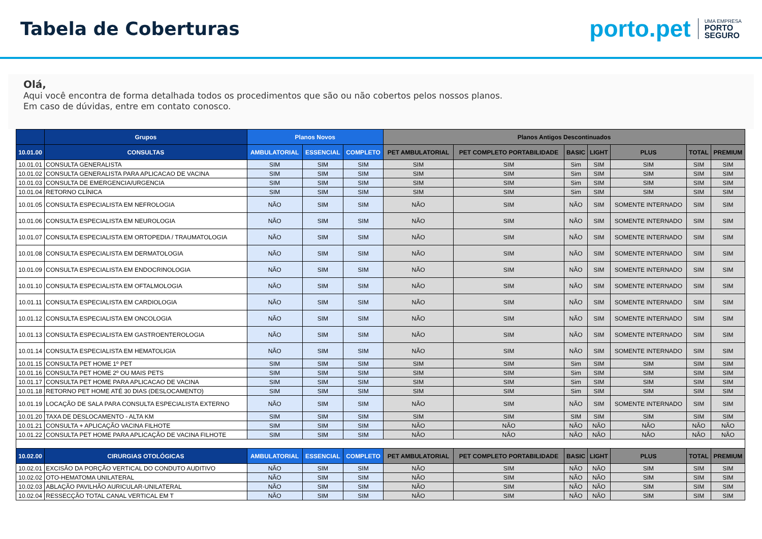Tabela de Coberturas
porto.pet UMA EMPRESA
PORTO
SEGURO
Olá,
Aqui você encontra de forma detalhada todos os procedimentos que são ou não cobertos pelos nossos planos.
Em caso de dúvidas, entre em contato conosco.
| | Grupos | Planos Novos | | | Planos Antigos Descontinuados | | | | | | |
| --- | --- | --- | --- | --- | --- | --- | --- | --- | --- | --- | --- |
| 10.01.00 | CONSULTAS | AMBULATORIAL | ESSENCIAL | COMPLETO | PET AMBULATORIAL | PET COMPLETO PORTABILIDADE | BASIC | LIGHT | PLUS | TOTAL | PREMIUM |
| 10.01.01 | CONSULTA GENERALISTA | SIM | SIM | SIM | SIM | SIM | Sim | SIM | SIM | SIM | SIM |
| 10.01.02 | CONSULTA GENERALISTA PARA APLICACAO DE VACINA | SIM | SIM | SIM | SIM | SIM | Sim | SIM | SIM | SIM | SIM |
| 10.01.03 | CONSULTA DE EMERGENCIA/URGENCIA | SIM | SIM | SIM | SIM | SIM | Sim | SIM | SIM | SIM | SIM |
| 10.01.04 | RETORNO CLÍNICA | SIM | SIM | SIM | SIM | SIM | Sim | SIM | SIM | SIM | SIM |
| 10.01.05 | CONSULTA ESPECIALISTA EM NEFROLOGIA | NÃO | SIM | SIM | NÃO | SIM | NÃO | SIM | SOMENTE INTERNADO | SIM | SIM |
| 10.01.06 | CONSULTA ESPECIALISTA EM NEUROLOGIA | NÃO | SIM | SIM | NÃO | SIM | NÃO | SIM | SOMENTE INTERNADO | SIM | SIM |
| 10.01.07 | CONSULTA ESPECIALISTA EM ORTOPEDIA / TRAUMATOLOGIA | NÃO | SIM | SIM | NÃO | SIM | NÃO | SIM | SOMENTE INTERNADO | SIM | SIM |
| 10.01.08 | CONSULTA ESPECIALISTA EM DERMATOLOGIA | NÃO | SIM | SIM | NÃO | SIM | NÃO | SIM | SOMENTE INTERNADO | SIM | SIM |
| 10.01.09 | CONSULTA ESPECIALISTA EM ENDOCRINOLOGIA | NÃO | SIM | SIM | NÃO | SIM | NÃO | SIM | SOMENTE INTERNADO | SIM | SIM |
| 10.01.10 | CONSULTA ESPECIALISTA EM OFTALMOLOGIA | NÃO | SIM | SIM | NÃO | SIM | NÃO | SIM | SOMENTE INTERNADO | SIM | SIM |
| 10.01.11 | CONSULTA ESPECIALISTA EM CARDIOLOGIA | NÃO | SIM | SIM | NÃO | SIM | NÃO | SIM | SOMENTE INTERNADO | SIM | SIM |
| 10.01.12 | CONSULTA ESPECIALISTA EM ONCOLOGIA | NÃO | SIM | SIM | NÃO | SIM | NÃO | SIM | SOMENTE INTERNADO | SIM | SIM |
| 10.01.13 | CONSULTA ESPECIALISTA EM GASTROENTEROLOGIA | NÃO | SIM | SIM | NÃO | SIM | NÃO | SIM | SOMENTE INTERNADO | SIM | SIM |
| 10.01.14 | CONSULTA ESPECIALISTA EM HEMATOLIGIA | NÃO | SIM | SIM | NÃO | SIM | NÃO | SIM | SOMENTE INTERNADO | SIM | SIM |
| 10.01.15 | CONSULTA PET HOME 1º PET | SIM | SIM | SIM | SIM | SIM | Sim | SIM | SIM | SIM | SIM |
| 10.01.16 | CONSULTA PET HOME 2º OU MAIS PETS | SIM | SIM | SIM | SIM | SIM | Sim | SIM | SIM | SIM | SIM |
| 10.01.17 | CONSULTA PET HOME PARA APLICACAO DE VACINA | SIM | SIM | SIM | SIM | SIM | Sim | SIM | SIM | SIM | SIM |
| 10.01.18 | RETORNO PET HOME ATÉ 30 DIAS (DESLOCAMENTO) | SIM | SIM | SIM | SIM | SIM | Sim | SIM | SIM | SIM | SIM |
| 10.01.19 | LOCAÇÃO DE SALA PARA CONSULTA ESPECIALISTA EXTERNO | NÃO | SIM | SIM | NÃO | SIM | NÃO | SIM | SOMENTE INTERNADO | SIM | SIM |
| 10.01.20 | TAXA DE DESLOCAMENTO - ALTA KM | SIM | SIM | SIM | SIM | SIM | SIM | SIM | SIM | SIM | SIM |
| 10.01.21 | CONSULTA + APLICAÇÃO VACINA FILHOTE | SIM | SIM | SIM | NÃO | NÃO | NÃO | NÃO | NÃO | NÃO | NÃO |
| 10.01.22 | CONSULTA PET HOME PARA APLICAÇÃO DE VACINA FILHOTE | SIM | SIM | SIM | NÃO | NÃO | NÃO | NÃO | NÃO | NÃO | NÃO |
| 10.02.00 | CIRURGIAS OTOLÓGICAS | AMBULATORIAL | ESSENCIAL | COMPLETO | PET AMBULATORIAL | PET COMPLETO PORTABILIDADE | BASIC | LIGHT | PLUS | TOTAL | PREMIUM |
| 10.02.01 | EXCISÃO DA PORÇÃO VERTICAL DO CONDUTO AUDITIVO | NÃO | SIM | SIM | NÃO | SIM | NÃO | NÃO | SIM | SIM | SIM |
| 10.02.02 | OTO-HEMATOMA UNILATERAL | NÃO | SIM | SIM | NÃO | SIM | NÃO | NÃO | SIM | SIM | SIM |
| 10.02.03 | ABLAÇÃO PAVILHÃO AURICULAR-UNILATERAL | NÃO | SIM | SIM | NÃO | SIM | NÃO | NÃO | SIM | SIM | SIM |
| 10.02.04 | RESSECÇÃO TOTAL CANAL VERTICAL EM T | NÃO | SIM | SIM | NÃO | SIM | NÃO | NÃO | SIM | SIM | SIM |